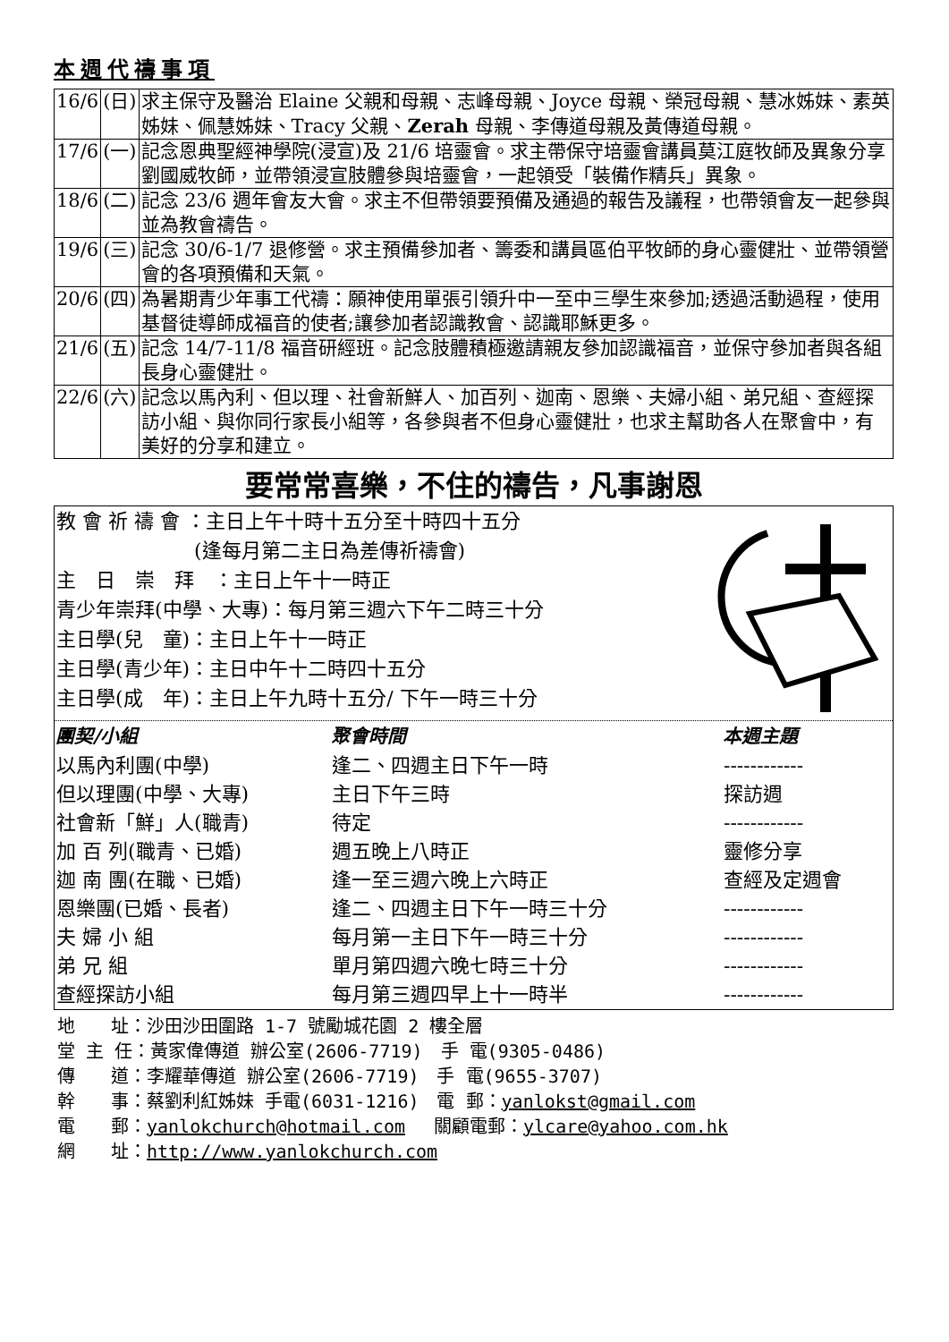本週代禱事項
| 16/6 | (日) | 求主保守及醫治 Elaine 父親和母親、志峰母親、Joyce 母親、榮冠母親、慧冰姊妹、素英姊妹、佩慧姊妹、Tracy 父親、 Zerah 母親、李傳道母親及黃傳道母親。 |
| 17/6 | (一) | 記念恩典聖經神學院(浸宣)及 21/6 培靈會。求主帶保守培靈會講員莫江庭牧師及異象分享劉國威牧師，並帶領浸宣肢體參與培靈會，一起領受「裝備作精兵」異象。 |
| 18/6 | (二) | 記念 23/6 週年會友大會。求主不但帶領要預備及通過的報告及議程，也帶領會友一起參與並為教會禱告。 |
| 19/6 | (三) | 記念 30/6-1/7 退修營。求主預備參加者、籌委和講員區伯平牧師的身心靈健壯、並帶領營會的各項預備和天氣。 |
| 20/6 | (四) | 為暑期青少年事工代禱：願神使用單張引領升中一至中三學生來參加;透過活動過程，使用基督徒導師成福音的使者;讓參加者認識教會、認識耶穌更多。 |
| 21/6 | (五) | 記念 14/7-11/8 福音研經班。記念肢體積極邀請親友參加認識福音，並保守參加者與各組長身心靈健壯。 |
| 22/6 | (六) | 記念以馬內利、但以理、社會新鮮人、加百列、迦南、恩樂、夫婦小組、弟兄組、查經探訪小組、與你同行家長小組等，各參與者不但身心靈健壯，也求主幫助各人在聚會中，有美好的分享和建立。 |
要常常喜樂，不住的禱告，凡事謝恩
教 會 祈 禱 會 ：主日上午十時十五分至十時四十五分
       (逢每月第二主日為差傳祈禱會)
主　日　崇　拜　：主日上午十一時正
青少年崇拜(中學、大專)：每月第三週六下午二時三十分
主日學(兒　童)：主日上午十一時正
主日學(青少年)：主日中午十二時四十五分
主日學(成　年)：主日上午九時十五分/ 下午一時三十分
| 團契/小組 | 聚會時間 | 本週主題 |
| --- | --- | --- |
| 以馬內利團(中學) | 逢二、四週主日下午一時 | ------------ |
| 但以理團(中學、大專) | 主日下午三時 | 探訪週 |
| 社會新「鮮」人(職青) | 待定 | ------------ |
| 加 百 列(職青、已婚) | 週五晚上八時正 | 靈修分享 |
| 迦 南 團(在職、已婚) | 逢一至三週六晚上六時正 | 查經及定週會 |
| 恩樂團(已婚、長者) | 逢二、四週主日下午一時三十分 | ------------ |
| 夫 婦 小 組 | 每月第一主日下午一時三十分 | ------------ |
| 弟 兄 組 | 單月第四週六晚七時三十分 | ------------ |
| 查經探訪小組 | 每月第三週四早上十一時半 | ------------ |
地　　址：沙田沙田圍路 1-7 號勵城花園 2 樓全層
堂 主 任：黃家偉傳道 辦公室(2606-7719)　手 電(9305-0486)
傳　　道：李耀華傳道 辦公室(2606-7719)　手 電(9655-3707)
幹　　事：蔡劉利紅姊妹 手電(6031-1216)　電 郵：yanlokst@gmail.com
電　　郵：yanlokchurch@hotmail.com　 關顧電郵：ylcare@yahoo.com.hk
網　　址：http://www.yanlokchurch.com